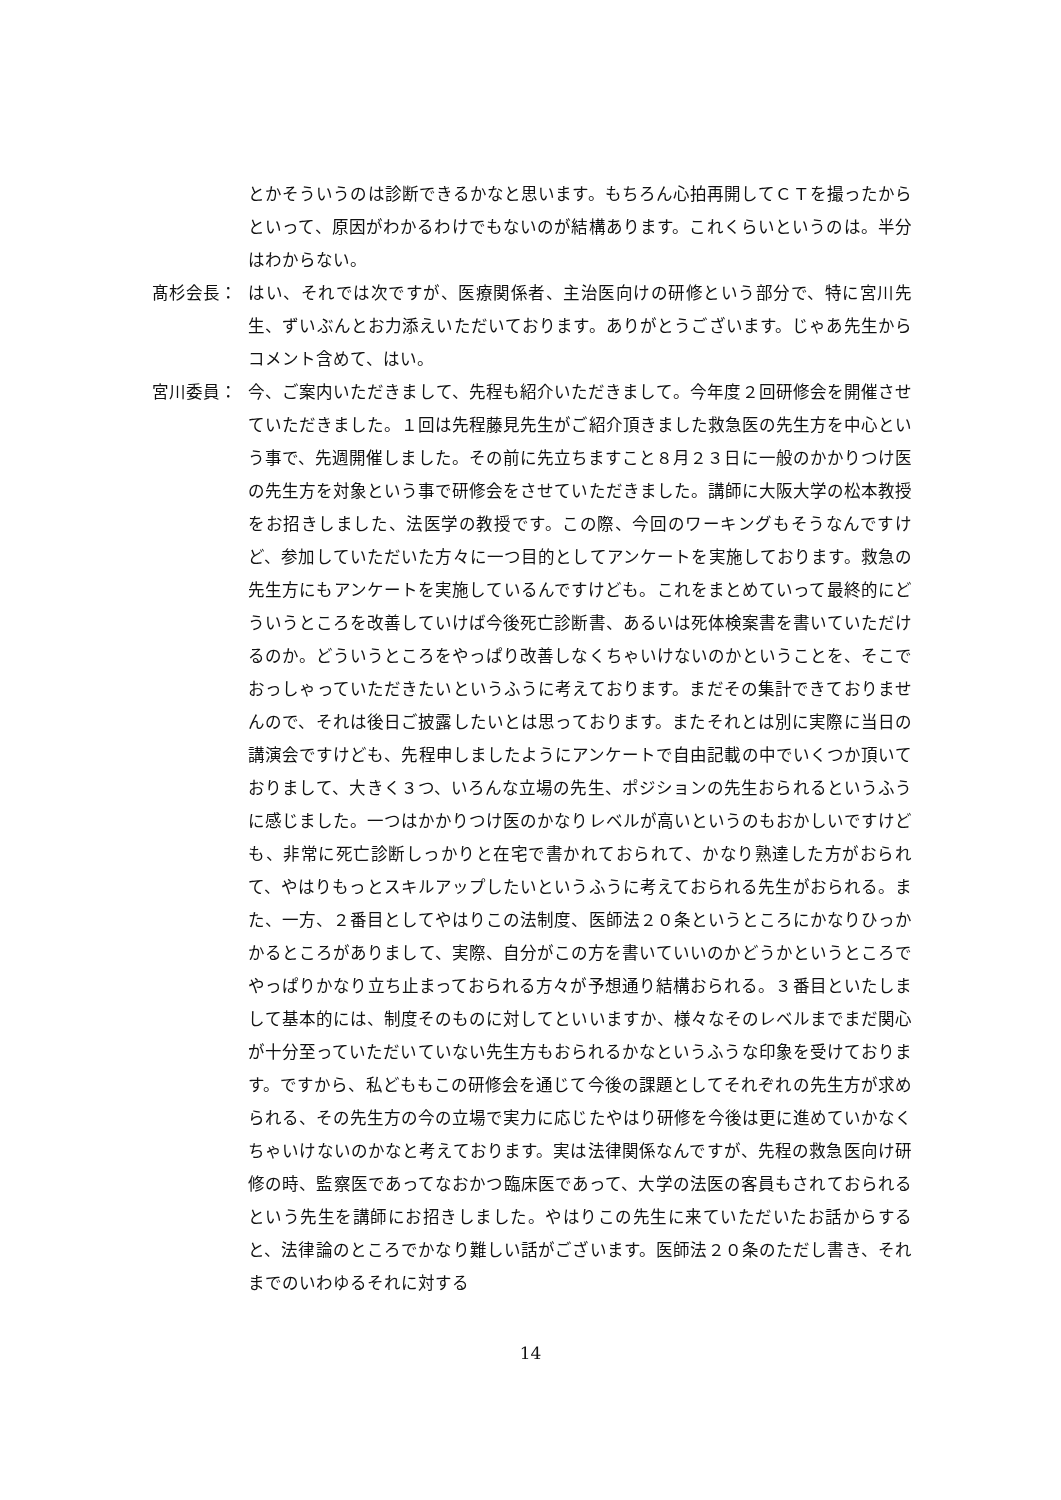とかそういうのは診断できるかなと思います。もちろん心拍再開してＣＴを撮ったからといって、原因がわかるわけでもないのが結構あります。これくらいというのは。半分はわからない。
髙杉会長： はい、それでは次ですが、医療関係者、主治医向けの研修という部分で、特に宮川先生、ずいぶんとお力添えいただいております。ありがとうございます。じゃあ先生からコメント含めて、はい。
宮川委員： 今、ご案内いただきまして、先程も紹介いただきまして。今年度２回研修会を開催させていただきました。１回は先程藤見先生がご紹介頂きました救急医の先生方を中心という事で、先週開催しました。その前に先立ちますこと８月２３日に一般のかかりつけ医の先生方を対象という事で研修会をさせていただきました。講師に大阪大学の松本教授をお招きしました、法医学の教授です。この際、今回のワーキングもそうなんですけど、参加していただいた方々に一つ目的としてアンケートを実施しております。救急の先生方にもアンケートを実施しているんですけども。これをまとめていって最終的にどういうところを改善していけば今後死亡診断書、あるいは死体検案書を書いていただけるのか。どういうところをやっぱり改善しなくちゃいけないのかということを、そこでおっしゃっていただきたいというふうに考えております。まだその集計できておりませんので、それは後日ご披露したいとは思っております。またそれとは別に実際に当日の講演会ですけども、先程申しましたようにアンケートで自由記載の中でいくつか頂いておりまして、大きく３つ、いろんな立場の先生、ポジションの先生おられるというふうに感じました。一つはかかりつけ医のかなりレベルが高いというのもおかしいですけども、非常に死亡診断しっかりと在宅で書かれておられて、かなり熟達した方がおられて、やはりもっとスキルアップしたいというふうに考えておられる先生がおられる。また、一方、２番目としてやはりこの法制度、医師法２０条というところにかなりひっかかるところがありまして、実際、自分がこの方を書いていいのかどうかというところでやっぱりかなり立ち止まっておられる方々が予想通り結構おられる。３番目といたしまして基本的には、制度そのものに対してといいますか、様々なそのレベルまでまだ関心が十分至っていただいていない先生方もおられるかなというふうな印象を受けております。ですから、私どももこの研修会を通じて今後の課題としてそれぞれの先生方が求められる、その先生方の今の立場で実力に応じたやはり研修を今後は更に進めていかなくちゃいけないのかなと考えております。実は法律関係なんですが、先程の救急医向け研修の時、監察医であってなおかつ臨床医であって、大学の法医の客員もされておられるという先生を講師にお招きしました。やはりこの先生に来ていただいたお話からすると、法律論のところでかなり難しい話がございます。医師法２０条のただし書き、それまでのいわゆるそれに対する
14